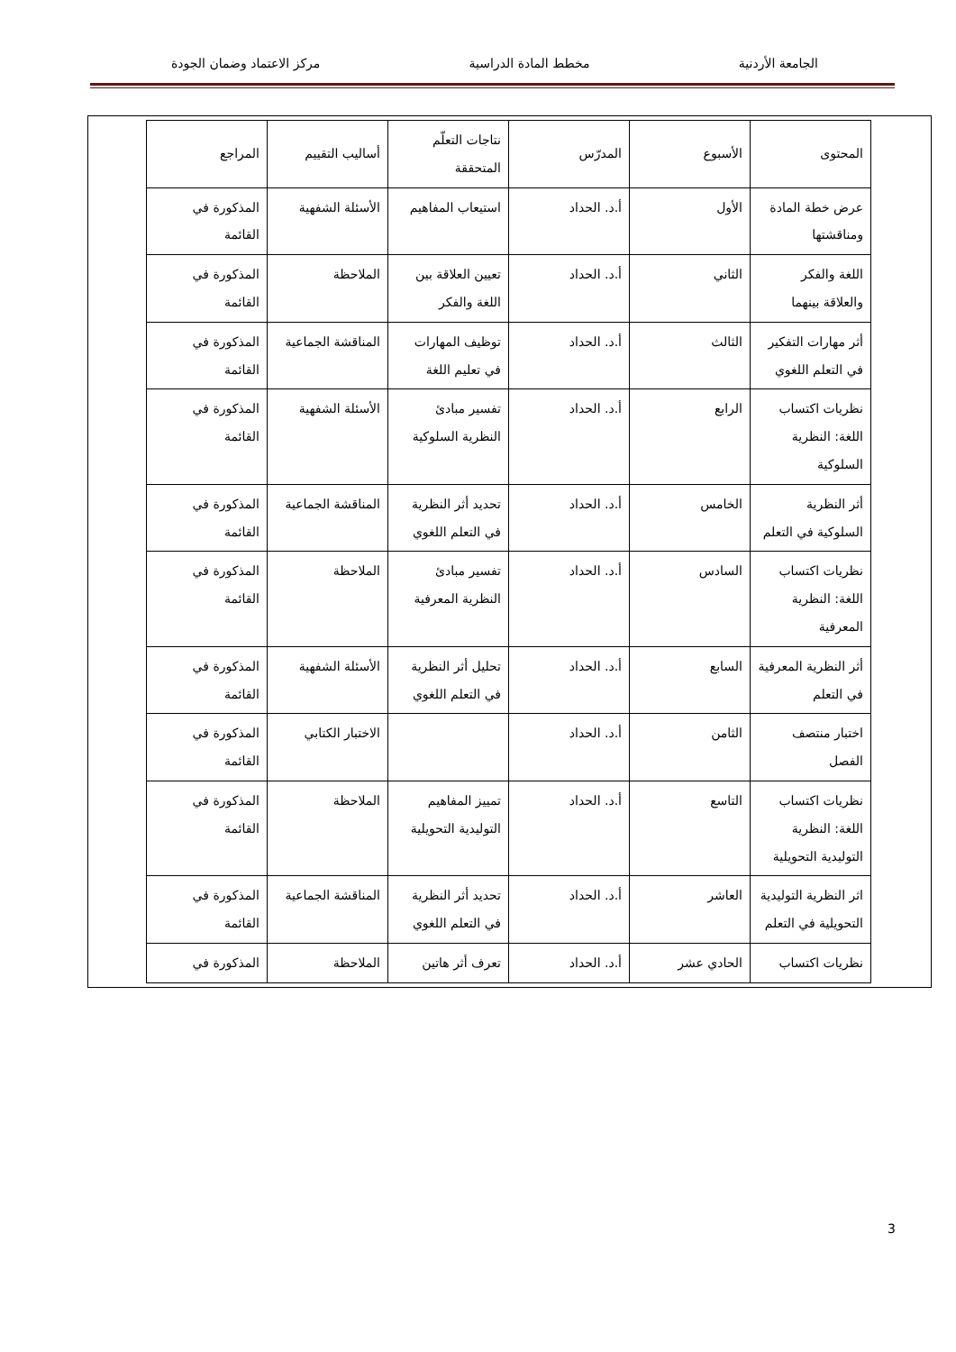الجامعة الأردنية مخطط المادة الدراسية مركز الاعتماد وضمان الجودة
| المحتوى | الأسبوع | المدرّس | نتاجات التعلّم المتحققة | أساليب التقييم | المراجع |
| --- | --- | --- | --- | --- | --- |
| عرض خطة المادة ومناقشتها | الأول | أ.د. الحداد | استيعاب المفاهيم | الأسئلة الشفهية | المذكورة في القائمة |
| اللغة والفكر والعلاقة بينهما | الثاني | أ.د. الحداد | تعيين العلاقة بين اللغة والفكر | الملاحظة | المذكورة في القائمة |
| أثر مهارات التفكير في التعلم اللغوي | الثالث | أ.د. الحداد | توظيف المهارات في تعليم اللغة | المناقشة الجماعية | المذكورة في القائمة |
| نظريات اكتساب اللغة: النظرية السلوكية | الرابع | أ.د. الحداد | تفسير مبادئ النظرية السلوكية | الأسئلة الشفهية | المذكورة في القائمة |
| أثر النظرية السلوكية في التعلم | الخامس | أ.د. الحداد | تحديد أثر النظرية في التعلم اللغوي | المناقشة الجماعية | المذكورة في القائمة |
| نظريات اكتساب اللغة: النظرية المعرفية | السادس | أ.د. الحداد | تفسير مبادئ النظرية المعرفية | الملاحظة | المذكورة في القائمة |
| أثر النظرية المعرفية في التعلم | السابع | أ.د. الحداد | تحليل أثر النظرية في التعلم اللغوي | الأسئلة الشفهية | المذكورة في القائمة |
| اختبار منتصف الفصل | الثامن | أ.د. الحداد | | الاختبار الكتابي | المذكورة في القائمة |
| نظريات اكتساب اللغة: النظرية التوليدية التحويلية | التاسع | أ.د. الحداد | تمييز المفاهيم التوليدية التحويلية | الملاحظة | المذكورة في القائمة |
| اثر النظرية التوليدية التحويلية في التعلم | العاشر | أ.د. الحداد | تحديد أثر النظرية في التعلم اللغوي | المناقشة الجماعية | المذكورة في القائمة |
| نظريات اكتساب | الحادي عشر | أ.د. الحداد | تعرف أثر هاتين | الملاحظة | المذكورة في |
3